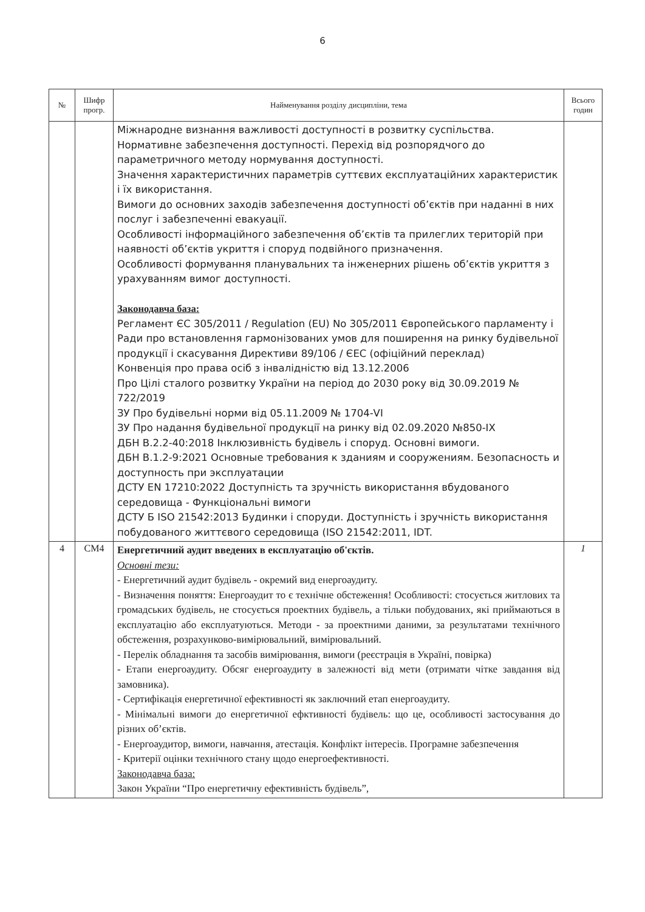6
| № | Шифр прогр. | Найменування розділу дисципліни, тема | Всього годин |
| --- | --- | --- | --- |
| | | Міжнародне визнання важливості доступності в розвитку суспільства. Нормативне забезпечення доступності. Перехід від розпорядчого до параметричного методу нормування доступності. Значення характеристичних параметрів суттєвих експлуатаційних характеристик і їх використання. Вимоги до основних заходів забезпечення доступності об’єктів при наданні в них послуг і забезпеченні евакуації. Особливості інформаційного забезпечення об’єктів та прилеглих територій при наявності об’єктів укриття і споруд подвійного призначення. Особливості формування планувальних та інженерних рішень об’єктів укриття з урахуванням вимог доступності. Законодавча база: Регламент ЄС 305/2011 / Regulation (EU) No 305/2011 Європейського парламенту і Ради про встановлення гармонізованих умов для поширення на ринку будівельної продукції і скасування Директиви 89/106 / ЄЕС (офіційний переклад) Конвенція про права осіб з інвалідністю від 13.12.2006 Про Цілі сталого розвитку України на період до 2030 року від 30.09.2019 № 722/2019 ЗУ Про будівельні норми від 05.11.2009 № 1704-VI ЗУ Про надання будівельної продукції на ринку від 02.09.2020 №850-IX ДБН В.2.2-40:2018 Інклюзивність будівель і споруд. Основні вимоги. ДБН В.1.2-9:2021 Основные требования к зданиям и сооружениям. Безопасность и доступность при эксплуатации ДСТУ EN 17210:2022 Доступність та зручність використання вбудованого середовища - Функціональні вимоги ДСТУ Б ISO 21542:2013 Будинки і споруди. Доступність і зручність використання побудованого життєвого середовища (ISO 21542:2011, IDT. | |
| 4 | СМ4 | Енергетичний аудит введених в експлуатацію об'єктів. Основні тези: - Енергетичний аудит будівель - окремий вид енергоаудиту. - Визначення поняття: Енергоаудит то є технічне обстеження! Особливості: стосується житлових та громадських будівель, не стосується проектних будівель, а тільки побудованих, які приймаються в експлуатацію або експлуатуються. Методи - за проектними даними, за результатами технічного обстеження, розрахунково-вимірювальний, вимірювальний. - Перелік обладнання та засобів вимірювання, вимоги (реєстрація в Україні, повірка) - Етапи енергоаудиту. Обсяг енергоаудиту в залежності від мети (отримати чітке завдання від замовника). - Сертифікація енергетичної ефективності як заключний етап енергоаудиту. - Мінімальні вимоги до енергетичної ефктивності будівель: що це, особливості застосування до різних об’єктів. - Енергоаудитор, вимоги, навчання, атестація. Конфлікт інтересів. Програмне забезпечення - Критерії оцінки технічного стану щодо енергоефективності. Законодавча база: Закон України “Про енергетичну ефективність будівель”, | 1 |